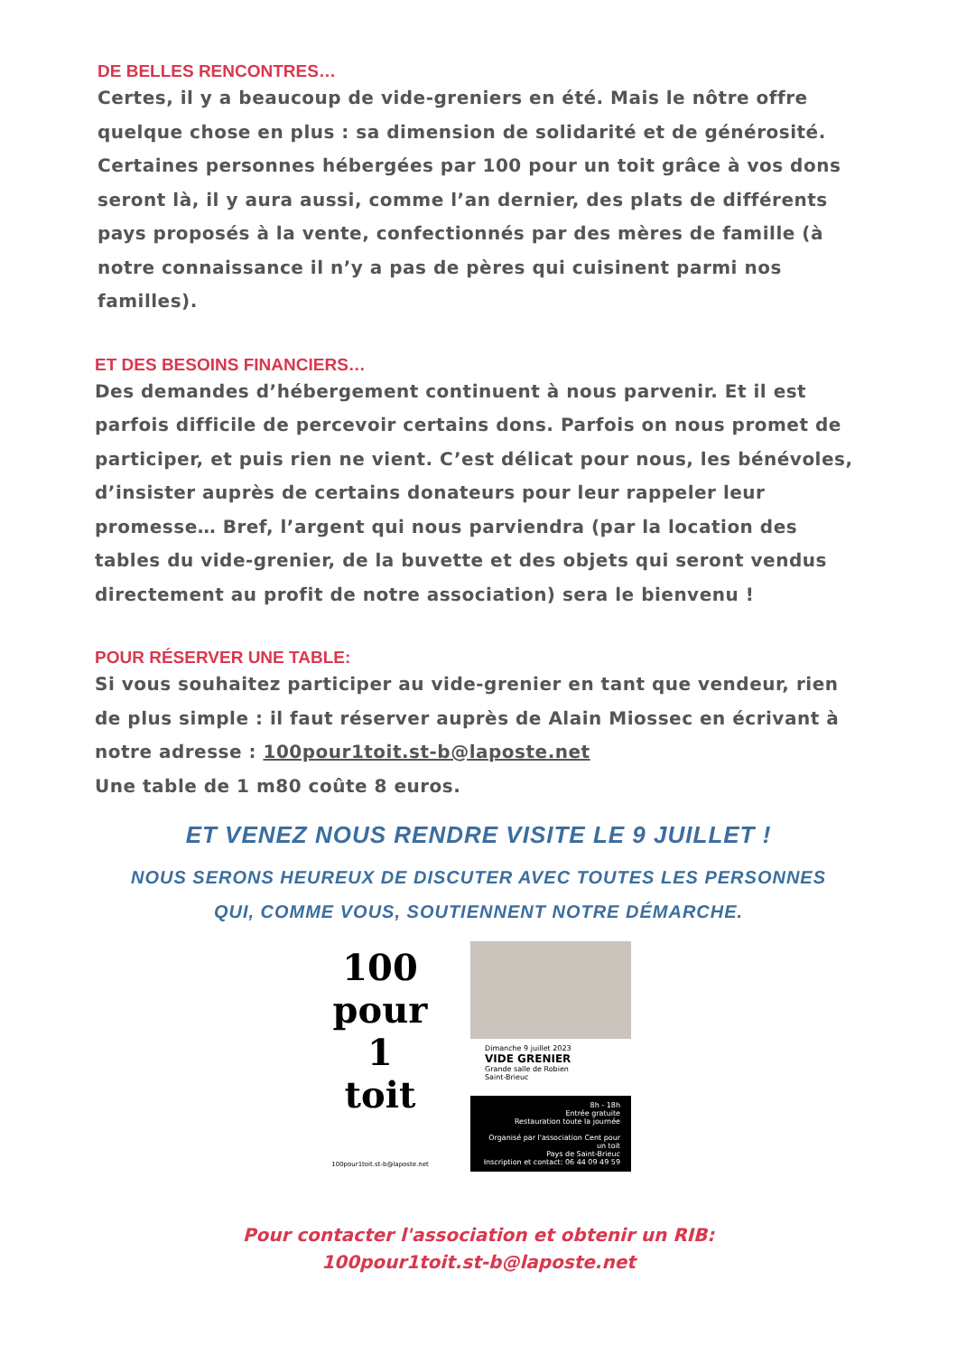DE BELLES RENCONTRES…
Certes, il y a beaucoup de vide-greniers en été. Mais le nôtre offre quelque chose en plus : sa dimension de solidarité et de générosité. Certaines personnes hébergées par 100 pour un toit grâce à vos dons seront là, il y aura aussi, comme l’an dernier, des plats de différents pays proposés à la vente, confectionnés par des mères de famille (à notre connaissance il n’y a pas de pères qui cuisinent parmi nos familles).
ET DES BESOINS FINANCIERS…
Des demandes d’hébergement continuent à nous parvenir. Et il est parfois difficile de percevoir certains dons. Parfois on nous promet de participer, et puis rien ne vient. C’est délicat pour nous, les bénévoles, d’insister auprès de certains donateurs pour leur rappeler leur promesse… Bref, l’argent qui nous parviendra (par la location des tables du vide-grenier, de la buvette et des objets qui seront vendus directement au profit de notre association) sera le bienvenu !
POUR RÉSERVER UNE TABLE:
Si vous souhaitez participer au vide-grenier en tant que vendeur, rien de plus simple : il faut réserver auprès de Alain Miossec en écrivant à notre adresse : 100pour1toit.st-b@laposte.net
Une table de 1 m80 coûte 8 euros.
ET VENEZ NOUS RENDRE VISITE LE 9 JUILLET !
NOUS SERONS HEUREUX DE DISCUTER AVEC TOUTES LES PERSONNES
QUI, COMME VOUS, SOUTIENNENT NOTRE DÉMARCHE.
100
pour 1 toit
100pour1toit.st-b@laposte.net
Dimanche 9 juillet 2023
VIDE GRENIER
Grande salle de Robien
Saint-Brieuc
8h - 18h
Entrée gratuite
Restauration toute la journée
Organisé par l'association Cent pour un toit
Pays de Saint-Brieuc
Inscription et contact: 06 44 09 49 59
Pour contacter l'association et obtenir un RIB:
100pour1toit.st-b@laposte.net